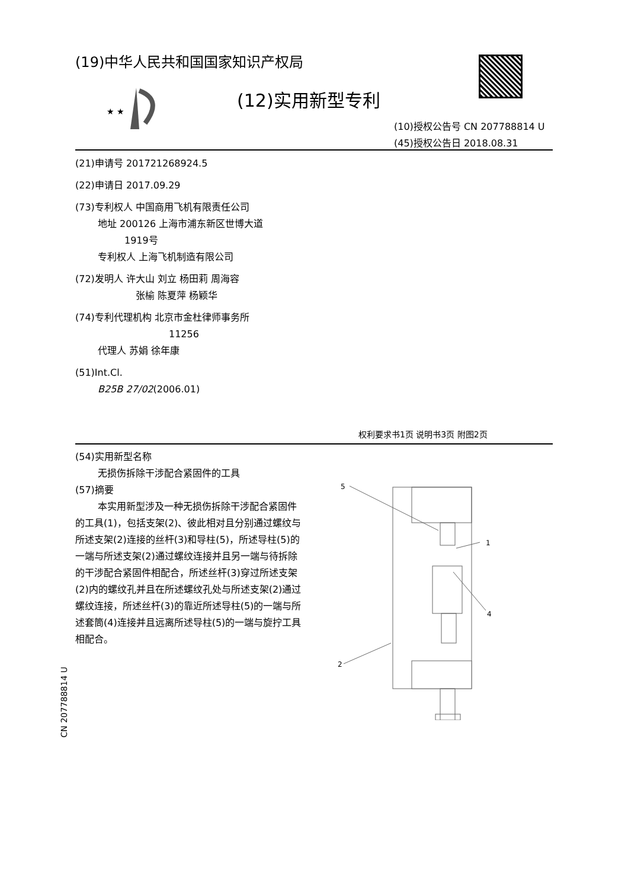(19)中华人民共和国国家知识产权局
★ ★
(12)实用新型专利
(10)授权公告号 CN 207788814 U
(45)授权公告日 2018.08.31
(21)申请号 201721268924.5
(22)申请日 2017.09.29
(73)专利权人 中国商用飞机有限责任公司
地址 200126 上海市浦东新区世博大道
1919号
专利权人 上海飞机制造有限公司
(72)发明人 许大山 刘立 杨田莉 周海容
张榆 陈夏萍 杨颖华
(74)专利代理机构 北京市金杜律师事务所
11256
代理人 苏娟 徐年康
(51)Int.Cl.
B25B 27/02(2006.01)
权利要求书1页 说明书3页 附图2页
(54)实用新型名称
无损伤拆除干涉配合紧固件的工具
(57)摘要
本实用新型涉及一种无损伤拆除干涉配合紧固件的工具(1)，包括支架(2)、彼此相对且分别通过螺纹与所述支架(2)连接的丝杆(3)和导柱(5)，所述导柱(5)的一端与所述支架(2)通过螺纹连接并且另一端与待拆除的干涉配合紧固件相配合，所述丝杆(3)穿过所述支架(2)内的螺纹孔并且在所述螺纹孔处与所述支架(2)通过螺纹连接，所述丝杆(3)的靠近所述导柱(5)的一端与所述套筒(4)连接并且远离所述导柱(5)的一端与旋拧工具相配合。
5
1
4
2
CN 207788814 U